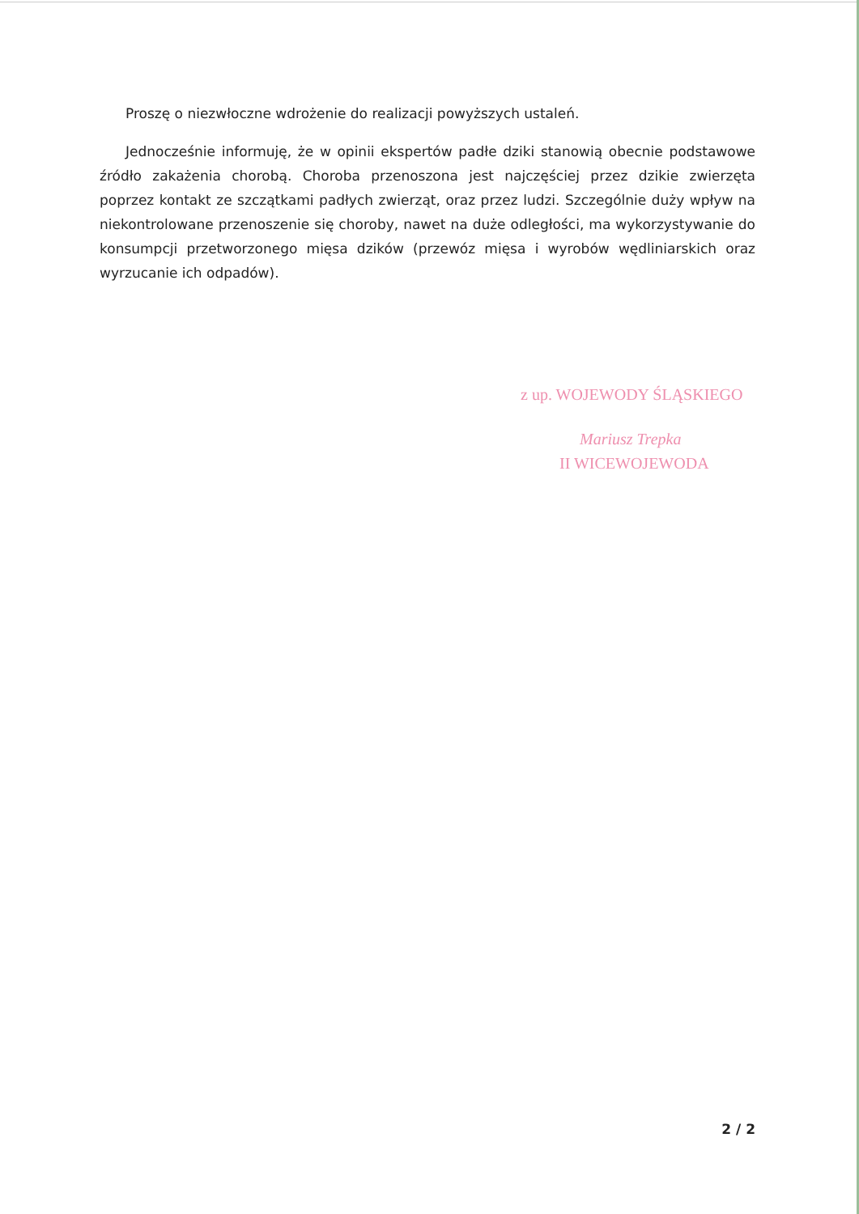Proszę o niezwłoczne wdrożenie do realizacji powyższych ustaleń.
Jednocześnie informuję, że w opinii ekspertów padłe dziki stanowią obecnie podstawowe źródło zakażenia chorobą. Choroba przenoszona jest najczęściej przez dzikie zwierzęta poprzez kontakt ze szczątkami padłych zwierząt, oraz przez ludzi. Szczególnie duży wpływ na niekontrolowane przenoszenie się choroby, nawet na duże odległości, ma wykorzystywanie do konsumpcji przetworzonego mięsa dzików (przewóz mięsa i wyrobów wędliniarskich oraz wyrzucanie ich odpadów).
z up. WOJEWODY ŚLĄSKIEGO
Mariusz Trepka
II WICEWOJEWODA
2 / 2